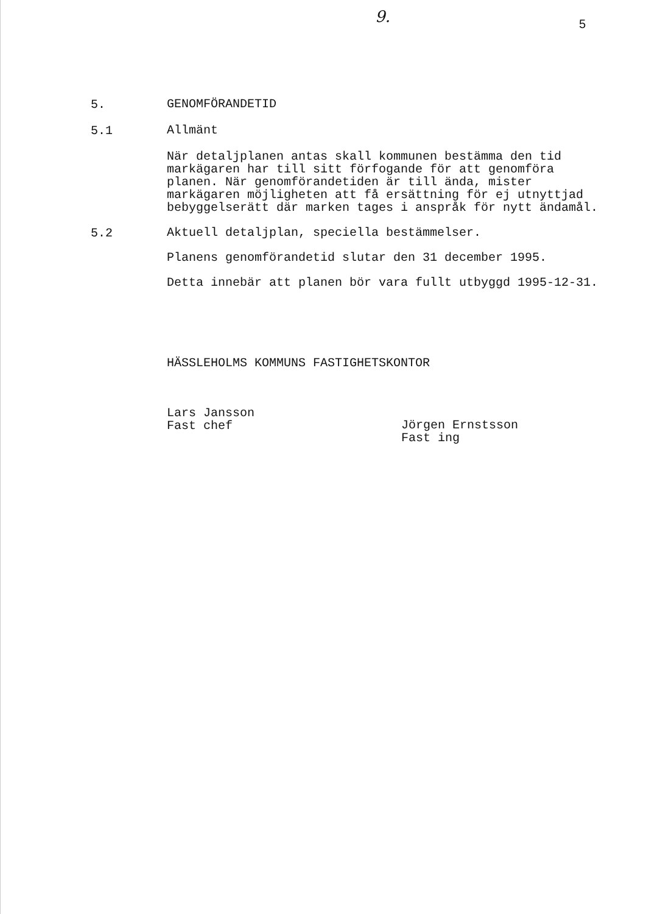9. 5
5.
GENOMFÖRANDETID
5.1
Allmänt
När detaljplanen antas skall kommunen bestämma den tid markägaren har till sitt förfogande för att genomföra planen. När genomförandetiden är till ända, mister markägaren möjligheten att få ersättning för ej utnyttjad bebyggelserätt där marken tages i anspråk för nytt ändamål.
5.2
Aktuell detaljplan, speciella bestämmelser.
Planens genomförandetid slutar den 31 december 1995.
Detta innebär att planen bör vara fullt utbyggd 1995-12-31.
HÄSSLEHOLMS KOMMUNS FASTIGHETSKONTOR
Lars Jansson
Fast chef
Jörgen Ernstsson
Fast ing